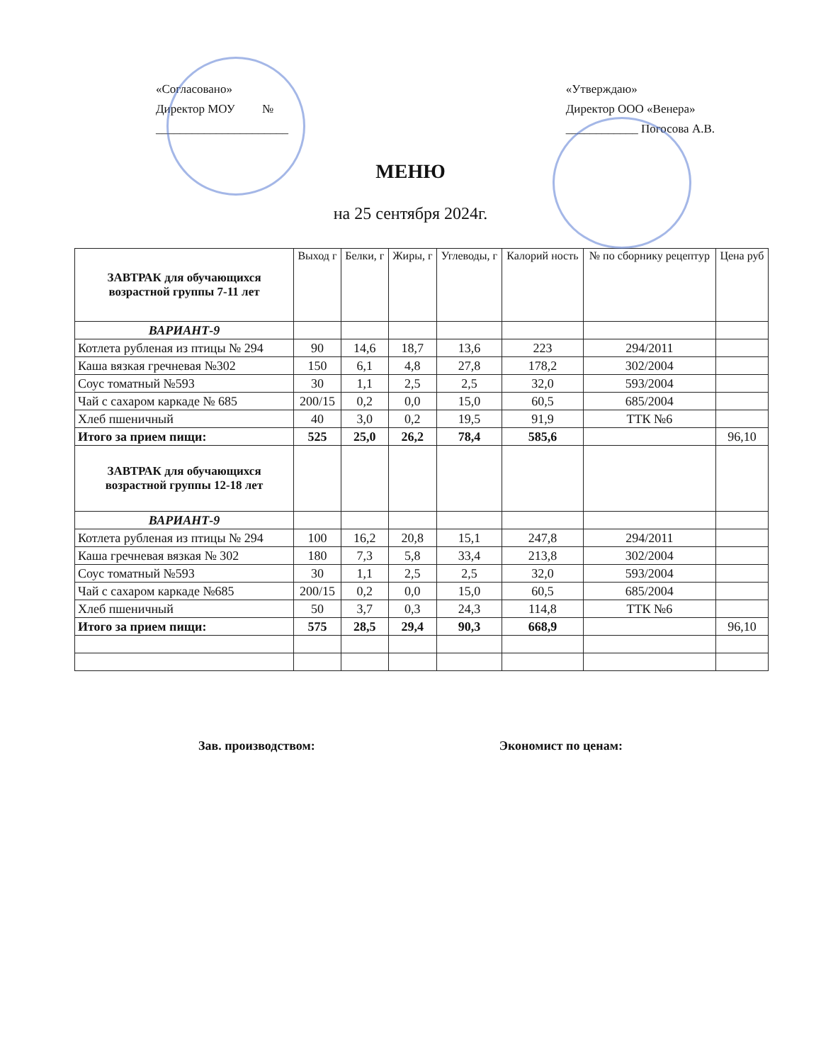«Согласовано»
Директор МОУ №
______________________
«Утверждаю»
Директор ООО «Венера»
____________ Погосова А.В.
МЕНЮ
на 25 сентября 2024г.
| ЗАВТРАК для обучающихся возрастной группы 7-11 лет | Выход г | Белки, г | Жиры, г | Углеводы, г | Калорий ность | № по сборнику рецептур | Цена руб |
| --- | --- | --- | --- | --- | --- | --- | --- |
| ВАРИАНТ-9 | | | | | | | |
| Котлета рубленая из птицы № 294 | 90 | 14,6 | 18,7 | 13,6 | 223 | 294/2011 | |
| Каша вязкая гречневая №302 | 150 | 6,1 | 4,8 | 27,8 | 178,2 | 302/2004 | |
| Соус томатный №593 | 30 | 1,1 | 2,5 | 2,5 | 32,0 | 593/2004 | |
| Чай с сахаром каркаде № 685 | 200/15 | 0,2 | 0,0 | 15,0 | 60,5 | 685/2004 | |
| Хлеб пшеничный | 40 | 3,0 | 0,2 | 19,5 | 91,9 | ТТК №6 | |
| Итого за прием пищи: | 525 | 25,0 | 26,2 | 78,4 | 585,6 | | 96,10 |
| ЗАВТРАК для обучающихся возрастной группы 12-18 лет | | | | | | | |
| ВАРИАНТ-9 | | | | | | | |
| Котлета рубленая из птицы № 294 | 100 | 16,2 | 20,8 | 15,1 | 247,8 | 294/2011 | |
| Каша гречневая вязкая № 302 | 180 | 7,3 | 5,8 | 33,4 | 213,8 | 302/2004 | |
| Соус томатный №593 | 30 | 1,1 | 2,5 | 2,5 | 32,0 | 593/2004 | |
| Чай с сахаром каркаде №685 | 200/15 | 0,2 | 0,0 | 15,0 | 60,5 | 685/2004 | |
| Хлеб пшеничный | 50 | 3,7 | 0,3 | 24,3 | 114,8 | ТТК №6 | |
| Итого за прием пищи: | 575 | 28,5 | 29,4 | 90,3 | 668,9 | | 96,10 |
Зав. производством: Экономист по ценам: